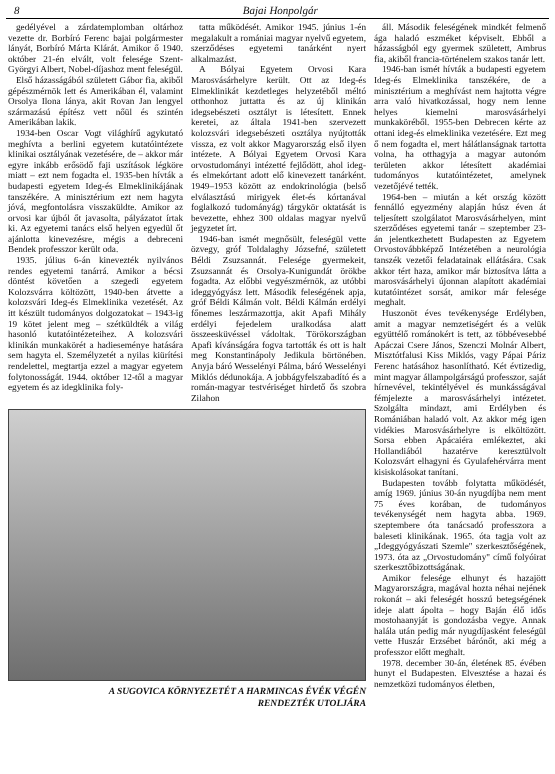8 Bajai Honpolgár
gedélyével a zárdatemplomban oltárhoz vezette dr. Borbíró Ferenc bajai polgármester lányát, Borbíró Márta Klárát. Amikor ő 1940. október 21-én elvált, volt felesége Szent-Györgyi Albert, Nobel-díjashoz ment feleségül.
Első házasságából született Gábor fia, akiből gépészmérnök lett és Amerikában él, valamint Orsolya Ilona lánya, akit Rovan Jan lengyel származású építész vett nőül és szintén Amerikában lakik.
1934-ben Oscar Vogt világhírű agykutató meghívta a berlini egyetem kutatóintézete klinikai osztályának vezetésére, de – akkor már egyre inkább erősödő faji uszítások légköre miatt – ezt nem fogadta el. 1935-ben hívták a budapesti egyetem Ideg-és Elmeklinikájának tanszékére. A minisztérium ezt nem hagyta jóvá, megfontolásra visszaküldte. Amikor az orvosi kar újból őt javasolta, pályázatot írtak ki. Az egyetemi tanács első helyen egyedül őt ajánlotta kinevezésre, mégis a debreceni Bendek professzor került oda.
1935. július 6-án kinevezték nyilvános rendes egyetemi tanárrá. Amikor a bécsi döntést követően a szegedi egyetem Kolozsvárra költözött, 1940-ben átvette a kolozsvári Ideg-és Elmeklinika vezetését. Az itt készült tudományos dolgozatokat – 1943-ig 19 kötet jelent meg – szétküldték a világ hasonló kutatóintézeteihez. A kolozsvári klinikán munkakörét a hadieseménye hatására sem hagyta el. Személyzetét a nyilas kiürítési rendelettel, megtartja ezzel a magyar egyetem folytonosságát. 1944. október 12-től a magyar egyetem és az idegklinika foly-
tatta működését. Amikor 1945. június 1-én megalakult a romániai magyar nyelvű egyetem, szerződéses egyetemi tanárként nyert alkalmazást.
A Bólyai Egyetem Orvosi Kara Marosvásárhelyre került. Ott az Ideg-és Elmeklinikát kezdetleges helyzetéből méltó otthonhoz juttatta és az új klinikán idegsebészeti osztályt is létesített. Ennek keretei, az általa 1941-ben szervezett kolozsvári idegsebészeti osztálya nyújtották vissza, ez volt akkor Magyarország első ilyen intézete. A Bólyai Egyetem Orvosi Kara orvostudományi intézetté fejlődött, ahol ideg-és elmekórtant adott elő kinevezett tanárként. 1949–1953 között az endokrinológia (belső elválasztású mirigyek élet-és kórtanával foglalkozó tudományág) tárgykör oktatását is bevezette, ehhez 300 oldalas magyar nyelvű jegyzetet írt.
1946-ban ismét megnősült, feleségül vette özvegy, gróf Toldalaghy Józsefné, született Béldi Zsuzsannát. Felesége gyermekeit, Zsuzsannát és Orsolya-Kunigundát örökbe fogadta. Az előbbi vegyészmérnök, az utóbbi ideggyógyász lett. Második feleségének apja, gróf Béldi Kálmán volt. Béldi Kálmán erdélyi főnemes leszármazottja, akit Apafi Mihály erdélyi fejedelem uralkodása alatt összeesküvéssel vádoltak. Törökországban Apafi kívánságára fogva tartották és ott is halt meg Konstantinápoly Jedikula börtönében. Anyja báró Wesselényi Pálma, báró Wesselényi Miklós dédunokája. A jobbágyfelszabadító és a román-magyar testvériséget hirdető ős szobra Zilahon
A SUGOVICA KÖRNYEZETÉT A HARMINCAS ÉVÉK VÉGÉN
RENDEZTÉK UTOLJÁRA
áll. Második feleségének mindkét felmenő ága haladó eszméket képviselt. Ebből a házasságból egy gyermek született, Ambrus fia, akiből francia-történelem szakos tanár lett.
1946-ban ismét hívták a budapesti egyetem Ideg-és Elmeklinika tanszékére, de a minisztérium a meghívást nem hajtotta végre arra való hivatkozással, hogy nem lenne helyes kiemelni marosvásárhelyi munkaköréből. 1955-ben Debrecen kérte az ottani ideg-és elmeklinika vezetésére. Ezt meg ő nem fogadta el, mert hálátlanságnak tartotta volna, ha otthagyja a magyar autonóm területen akkor létesített akadémiai tudományos kutatóintézetet, amelynek vezetőjévé tették.
1964-ben – miután a két ország között fennálló egyezmény alapján húsz éven át teljesített szolgálatot Marosvásárhelyen, mint szerződéses egyetemi tanár – szeptember 23-án jelentkezhetett Budapesten az Egyetem Orvostovábbképző Intézetében a neurológia tanszék vezetői feladatainak ellátására. Csak akkor tért haza, amikor már biztosítva látta a marosvásárhelyi újonnan alapított akadémiai kutatóintézet sorsát, amikor már felesége meghalt.
Huszonöt éves tevékenysége Erdélyben, amit a magyar nemzetiségért és a velük együttélő románokért is tett, az többévesebbé Apáczai Csere János, Szenczi Molnár Albert, Misztótfalusi Kiss Miklós, vagy Pápai Páriz Ferenc hatásához hasonlítható. Két évtizedig, mint magyar állampolgárságú professzor, saját hírnevével, tekintélyével és munkásságával fémjelezte a marosvásárhelyi intézetet. Szolgálta mindazt, ami Erdélyben és Romániában haladó volt. Az akkor még igen vidékies Marosvásárhelyre is elköltözött. Sorsa ebben Apácaiéra emlékeztet, aki Hollandiából hazatérve keresztülvolt Kolozsvárt elhagyni és Gyulafehérvárra ment kisiskolásokat tanítani.
Budapesten tovább folytatta működését, amíg 1969. június 30-án nyugdíjba nem ment 75 éves korában, de tudományos tevékenységét nem hagyta abba. 1969. szeptembere óta tanácsadó professzora a baleseti klinikának. 1965. óta tagja volt az „Ideggyógyászati Szemle" szerkesztőségének, 1973. óta az „Orvostudomány" című folyóirat szerkesztőbizottságának.
Amikor felesége elhunyt és hazajött Magyarországra, magával hozta néhai nejének rokonát – aki feleségét hosszú betegségének ideje alatt ápolta – hogy Baján élő idős mostohaanyját is gondozásba vegye. Annak halála után pedig már nyugdíjasként feleségül vette Huszár Erzsébet bárónőt, aki még a professzor előtt meghalt.
1978. december 30-án, életének 85. évében hunyt el Budapesten. Elvesztése a hazai és nemzetközi tudományos életben,